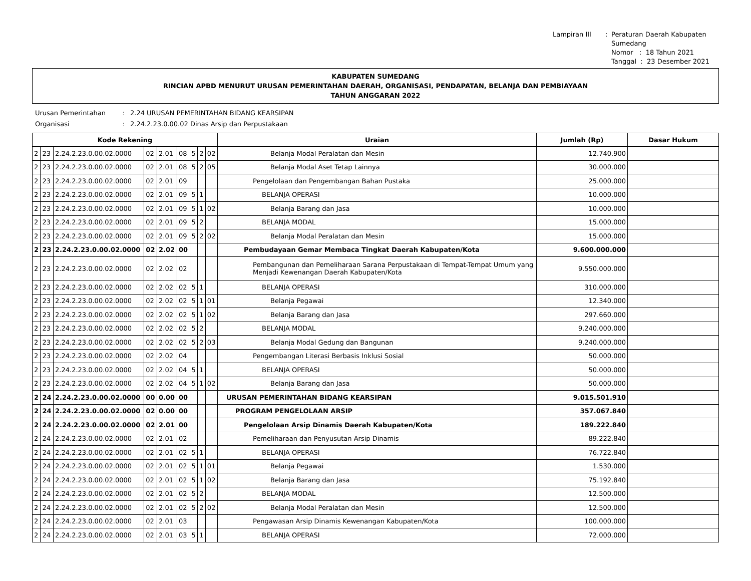Lampiran III: Peraturan Daerah Kabupaten Sumedang Nomor : 18 Tahun 2021 Tanggal : 23 Desember 2021
KABUPATEN SUMEDANG
RINCIAN APBD MENURUT URUSAN PEMERINTAHAN DAERAH, ORGANISASI, PENDAPATAN, BELANJA DAN PEMBIAYAAN
TAHUN ANGGARAN 2022
Urusan Pemerintahan: 2.24 URUSAN PEMERINTAHAN BIDANG KEARSIPAN Organisasi: 2.24.2.23.0.00.02 Dinas Arsip dan Perpustakaan
| Kode Rekening | | | | | | | | | Uraian | Jumlah (Rp) | Dasar Hukum |
| --- | --- | --- | --- | --- | --- | --- | --- | --- | --- | --- | --- |
| 2 | 23 | 2.24.2.23.0.00.02.0000 | 02 | 2.01 | 08 | 5 | 2 | 02 | Belanja Modal Peralatan dan Mesin | 12.740.900 | |
| 2 | 23 | 2.24.2.23.0.00.02.0000 | 02 | 2.01 | 08 | 5 | 2 | 05 | Belanja Modal Aset Tetap Lainnya | 30.000.000 | |
| 2 | 23 | 2.24.2.23.0.00.02.0000 | 02 | 2.01 | 09 | | | | Pengelolaan dan Pengembangan Bahan Pustaka | 25.000.000 | |
| 2 | 23 | 2.24.2.23.0.00.02.0000 | 02 | 2.01 | 09 | 5 | 1 | | BELANJA OPERASI | 10.000.000 | |
| 2 | 23 | 2.24.2.23.0.00.02.0000 | 02 | 2.01 | 09 | 5 | 1 | 02 | Belanja Barang dan Jasa | 10.000.000 | |
| 2 | 23 | 2.24.2.23.0.00.02.0000 | 02 | 2.01 | 09 | 5 | 2 | | BELANJA MODAL | 15.000.000 | |
| 2 | 23 | 2.24.2.23.0.00.02.0000 | 02 | 2.01 | 09 | 5 | 2 | 02 | Belanja Modal Peralatan dan Mesin | 15.000.000 | |
| 2 | 23 | 2.24.2.23.0.00.02.0000 | 02 | 2.02 | 00 | | | | Pembudayaan Gemar Membaca Tingkat Daerah Kabupaten/Kota | 9.600.000.000 | |
| 2 | 23 | 2.24.2.23.0.00.02.0000 | 02 | 2.02 | 02 | | | | Pembangunan dan Pemeliharaan Sarana Perpustakaan di Tempat-Tempat Umum yang Menjadi Kewenangan Daerah Kabupaten/Kota | 9.550.000.000 | |
| 2 | 23 | 2.24.2.23.0.00.02.0000 | 02 | 2.02 | 02 | 5 | 1 | | BELANJA OPERASI | 310.000.000 | |
| 2 | 23 | 2.24.2.23.0.00.02.0000 | 02 | 2.02 | 02 | 5 | 1 | 01 | Belanja Pegawai | 12.340.000 | |
| 2 | 23 | 2.24.2.23.0.00.02.0000 | 02 | 2.02 | 02 | 5 | 1 | 02 | Belanja Barang dan Jasa | 297.660.000 | |
| 2 | 23 | 2.24.2.23.0.00.02.0000 | 02 | 2.02 | 02 | 5 | 2 | | BELANJA MODAL | 9.240.000.000 | |
| 2 | 23 | 2.24.2.23.0.00.02.0000 | 02 | 2.02 | 02 | 5 | 2 | 03 | Belanja Modal Gedung dan Bangunan | 9.240.000.000 | |
| 2 | 23 | 2.24.2.23.0.00.02.0000 | 02 | 2.02 | 04 | | | | Pengembangan Literasi Berbasis Inklusi Sosial | 50.000.000 | |
| 2 | 23 | 2.24.2.23.0.00.02.0000 | 02 | 2.02 | 04 | 5 | 1 | | BELANJA OPERASI | 50.000.000 | |
| 2 | 23 | 2.24.2.23.0.00.02.0000 | 02 | 2.02 | 04 | 5 | 1 | 02 | Belanja Barang dan Jasa | 50.000.000 | |
| 2 | 24 | 2.24.2.23.0.00.02.0000 | 00 | 0.00 | 00 | | | | URUSAN PEMERINTAHAN BIDANG KEARSIPAN | 9.015.501.910 | |
| 2 | 24 | 2.24.2.23.0.00.02.0000 | 02 | 0.00 | 00 | | | | PROGRAM PENGELOLAAN ARSIP | 357.067.840 | |
| 2 | 24 | 2.24.2.23.0.00.02.0000 | 02 | 2.01 | 00 | | | | Pengelolaan Arsip Dinamis Daerah Kabupaten/Kota | 189.222.840 | |
| 2 | 24 | 2.24.2.23.0.00.02.0000 | 02 | 2.01 | 02 | | | | Pemeliharaan dan Penyusutan Arsip Dinamis | 89.222.840 | |
| 2 | 24 | 2.24.2.23.0.00.02.0000 | 02 | 2.01 | 02 | 5 | 1 | | BELANJA OPERASI | 76.722.840 | |
| 2 | 24 | 2.24.2.23.0.00.02.0000 | 02 | 2.01 | 02 | 5 | 1 | 01 | Belanja Pegawai | 1.530.000 | |
| 2 | 24 | 2.24.2.23.0.00.02.0000 | 02 | 2.01 | 02 | 5 | 1 | 02 | Belanja Barang dan Jasa | 75.192.840 | |
| 2 | 24 | 2.24.2.23.0.00.02.0000 | 02 | 2.01 | 02 | 5 | 2 | | BELANJA MODAL | 12.500.000 | |
| 2 | 24 | 2.24.2.23.0.00.02.0000 | 02 | 2.01 | 02 | 5 | 2 | 02 | Belanja Modal Peralatan dan Mesin | 12.500.000 | |
| 2 | 24 | 2.24.2.23.0.00.02.0000 | 02 | 2.01 | 03 | | | | Pengawasan Arsip Dinamis Kewenangan Kabupaten/Kota | 100.000.000 | |
| 2 | 24 | 2.24.2.23.0.00.02.0000 | 02 | 2.01 | 03 | 5 | 1 | | BELANJA OPERASI | 72.000.000 | |